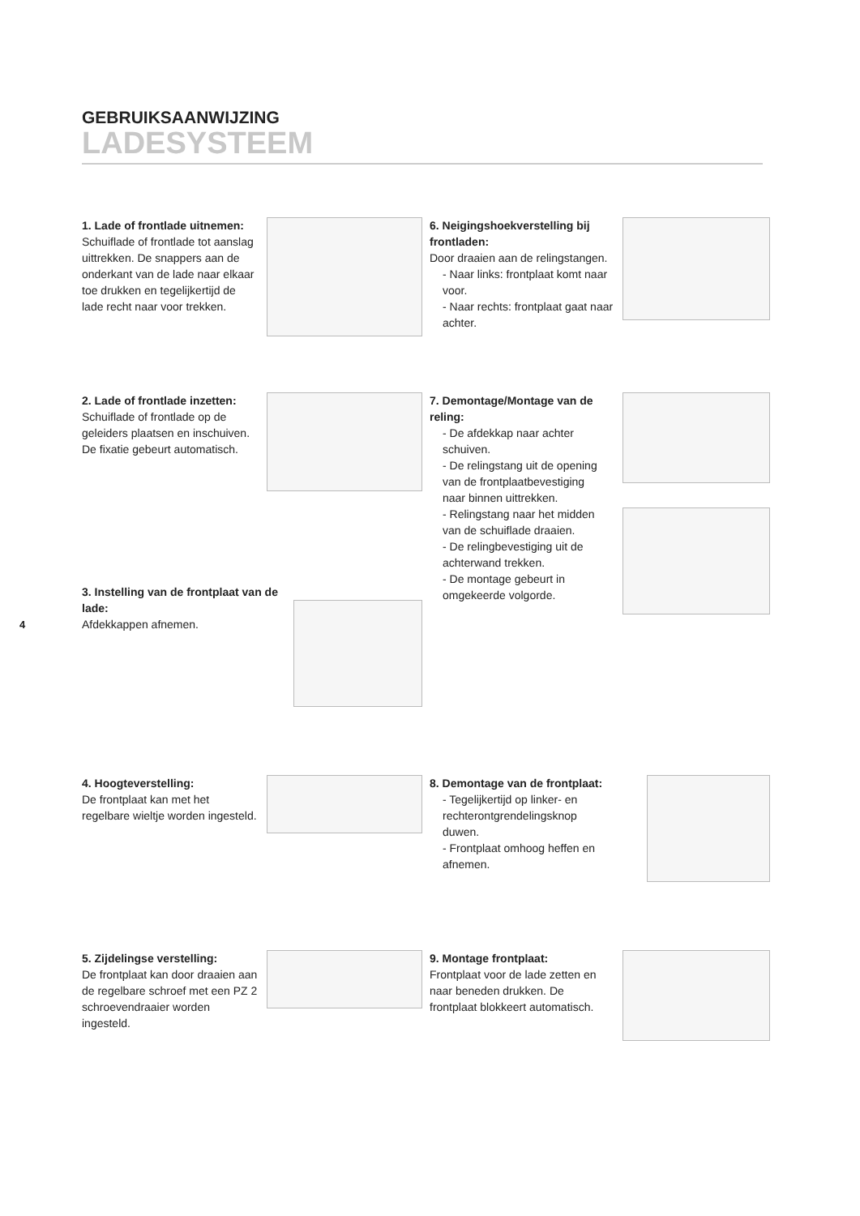GEBRUIKSAANWIJZING
LADESYSTEEM
1. Lade of frontlade uitnemen:
Schuiflade of frontlade tot aanslag uittrekken. De snappers aan de onderkant van de lade naar elkaar toe drukken en tegelijkertijd de lade recht naar voor trekken.
2. Lade of frontlade inzetten:
Schuiflade of frontlade op de geleiders plaatsen en inschuiven. De fixatie gebeurt automatisch.
3. Instelling van de frontplaat van de lade:
Afdekkappen afnemen.
4. Hoogteverstelling:
De frontplaat kan met het regelbare wieltje worden ingesteld.
5. Zijdelingse verstelling:
De frontplaat kan door draaien aan de regelbare schroef met een PZ 2 schroevendraaier worden ingesteld.
6. Neigingshoekverstelling bij frontladen:
Door draaien aan de relingstangen.
- Naar links: frontplaat komt naar voor.
- Naar rechts: frontplaat gaat naar achter.
7. Demontage/Montage van de reling:
- De afdekkap naar achter schuiven.
- De relingstang uit de opening van de frontplaatbevestiging naar binnen uittrekken.
- Relingstang naar het midden van de schuiflade draaien.
- De relingbevestiging uit de achterwand trekken.
- De montage gebeurt in omgekeerde volgorde.
8. Demontage van de frontplaat:
- Tegelijkertijd op linker- en rechterontgrendelingsknop duwen.
- Frontplaat omhoog heffen en afnemen.
9. Montage frontplaat:
Frontplaat voor de lade zetten en naar beneden drukken. De frontplaat blokkeert automatisch.
4